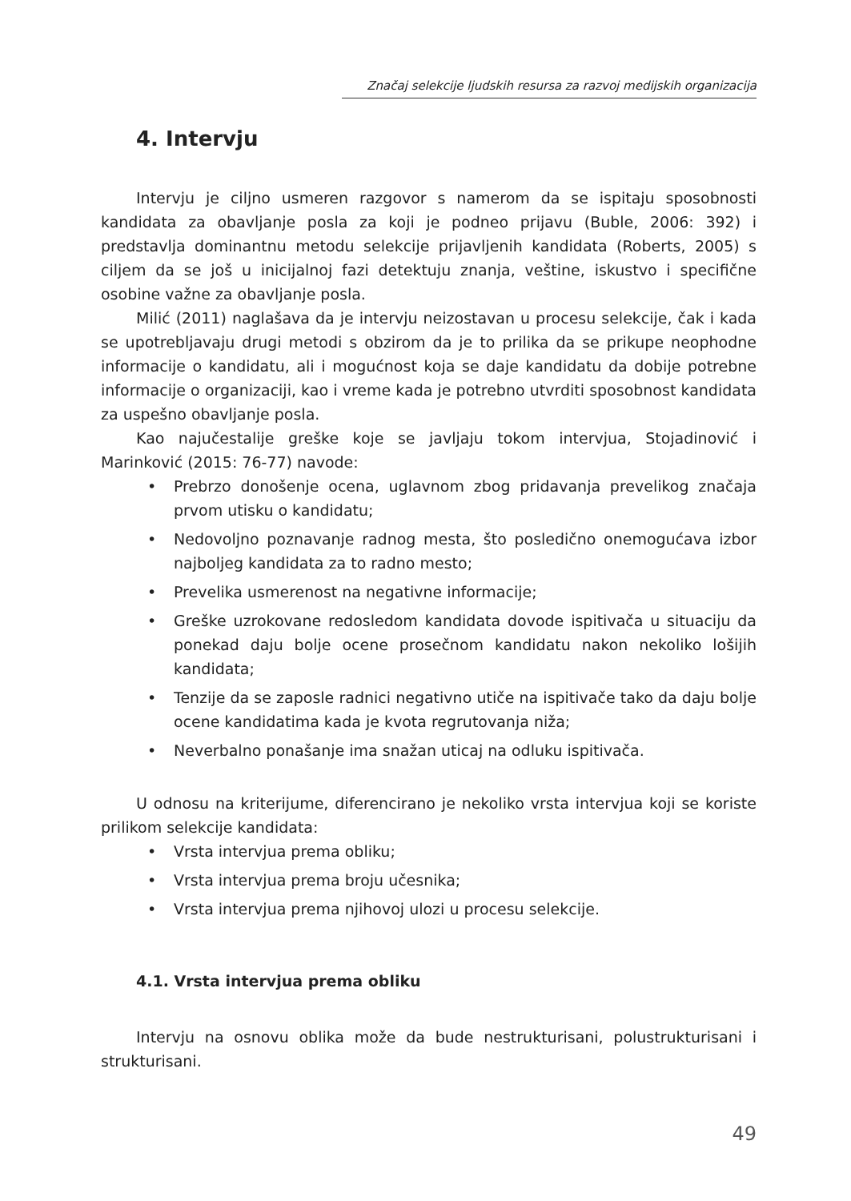Značaj selekcije ljudskih resursa za razvoj medijskih organizacija
4. Intervju
Intervju je ciljno usmeren razgovor s namerom da se ispitaju sposobnosti kandidata za obavljanje posla za koji je podneo prijavu (Buble, 2006: 392) i predstavlja dominantnu metodu selekcije prijavljenih kandidata (Roberts, 2005) s ciljem da se još u inicijalnoj fazi detektuju znanja, veštine, iskustvo i specifične osobine važne za obavljanje posla.
Milić (2011) naglašava da je intervju neizostavan u procesu selekcije, čak i kada se upotrebljavaju drugi metodi s obzirom da je to prilika da se prikupe neophodne informacije o kandidatu, ali i mogućnost koja se daje kandidatu da dobije potrebne informacije o organizaciji, kao i vreme kada je potrebno utvrditi sposobnost kandidata za uspešno obavljanje posla.
Kao najučestalije greške koje se javljaju tokom intervjua, Stojadinović i Marinković (2015: 76-77) navode:
• Prebrzo donošenje ocena, uglavnom zbog pridavanja prevelikog značaja prvom utisku o kandidatu;
• Nedovoljno poznavanje radnog mesta, što posledično onemogućava izbor najboljeg kandidata za to radno mesto;
• Prevelika usmerenost na negativne informacije;
• Greške uzrokovane redosledom kandidata dovode ispitivača u situaciju da ponekad daju bolje ocene prosečnom kandidatu nakon nekoliko lošijih kandidata;
• Tenzije da se zaposle radnici negativno utiče na ispitivače tako da daju bolje ocene kandidatima kada je kvota regrutovanja niža;
• Neverbalno ponašanje ima snažan uticaj na odluku ispitivača.
U odnosu na kriterijume, diferencirano je nekoliko vrsta intervjua koji se koriste prilikom selekcije kandidata:
• Vrsta intervjua prema obliku;
• Vrsta intervjua prema broju učesnika;
• Vrsta intervjua prema njihovoj ulozi u procesu selekcije.
4.1. Vrsta intervjua prema obliku
Intervju na osnovu oblika može da bude nestrukturisani, polustrukturisani i strukturisani.
49